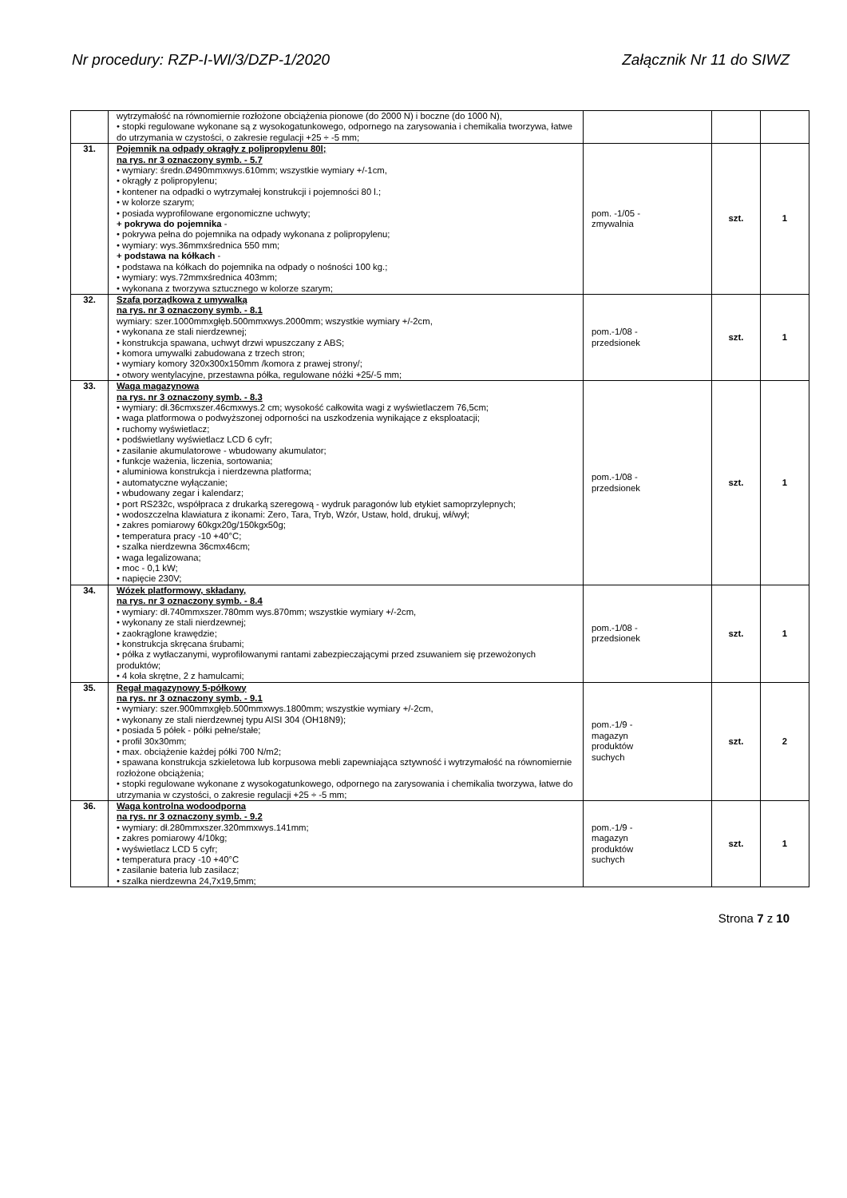Nr procedury: RZP-I-WI/3/DZP-1/2020 Załącznik Nr 11 do SIWZ
| | wytrzymałość na równomiernie rozłożone obciążenia pionowe (do 2000 N) i boczne (do 1000 N), • stopki regulowane wykonane są z wysokogatunkowego, odpornego na zarysowania i chemikalia tworzywa, łatwe do utrzymania w czystości, o zakresie regulacji +25 ÷ -5 mm; | | | |
| 31. | Pojemnik na odpady okrągły z polipropylenu 80l; na rys. nr 3 oznaczony symb. - 5.7 • wymiary: średn.Ø490mmxwys.610mm; wszystkie wymiary +/-1cm, • okrągły z polipropylenu; • kontener na odpadki o wytrzymałej konstrukcji i pojemności 80 l.; • w kolorze szarym; • posiada wyprofilowane ergonomiczne uchwyty; + pokrywa do pojemnika - • pokrywa pełna do pojemnika na odpady wykonana z polipropylenu; • wymiary: wys.36mmxśrednica 550 mm; + podstawa na kółkach - • podstawa na kółkach do pojemnika na odpady o nośności 100 kg.; • wymiary: wys.72mmxśrednica 403mm; • wykonana z tworzywa sztucznego w kolorze szarym; | pom. -1/05 - zmywalnia | szt. | 1 |
| 32. | Szafa porządkowa z umywalką na rys. nr 3 oznaczony symb. - 8.1 wymiary: szer.1000mmxgłęb.500mmxwys.2000mm; wszystkie wymiary +/-2cm, • wykonana ze stali nierdzewnej; • konstrukcja spawana, uchwyt drzwi wpuszczany z ABS; • komora umywalki zabudowana z trzech stron; • wymiary komory 320x300x150mm /komora z prawej strony/; • otwory wentylacyjne, przestawna półka, regulowane nóżki +25/-5 mm; | pom.-1/08 - przedsionek | szt. | 1 |
| 33. | Waga magazynowa na rys. nr 3 oznaczony symb. - 8.3 • wymiary: dł.36cmxszer.46cmxwys.2 cm; wysokość całkowita wagi z wyświetlaczem 76,5cm; • waga platformowa o podwyższonej odporności na uszkodzenia wynikające z eksploatacji; • ruchomy wyświetlacz; • podświetlany wyświetlacz LCD 6 cyfr; • zasilanie akumulatorowe - wbudowany akumulator; • funkcje ważenia, liczenia, sortowania; • aluminiowa konstrukcja i nierdzewna platforma; • automatyczne wyłączanie; • wbudowany zegar i kalendarz; • port RS232c, współpraca z drukarką szeregową - wydruk paragonów lub etykiet samoprzylepnych; • wodoszczelna klawiatura z ikonami: Zero, Tara, Tryb, Wzór, Ustaw, hold, drukuj, wł/wył; • zakres pomiarowy 60kgx20g/150kgx50g; • temperatura pracy -10 +40°C; • szalka nierdzewna 36cmx46cm; • waga legalizowana; • moc - 0,1 kW; • napięcie 230V; | pom.-1/08 - przedsionek | szt. | 1 |
| 34. | Wózek platformowy, składany, na rys. nr 3 oznaczony symb. - 8.4 • wymiary: dł.740mmxszer.780mm wys.870mm; wszystkie wymiary +/-2cm, • wykonany ze stali nierdzewnej; • zaokrąglone krawędzie; • konstrukcja skręcana śrubami; • półka z wytłaczanymi, wyprofilowanymi rantami zabezpieczającymi przed zsuwaniem się przewożonych produktów; • 4 koła skrętne, 2 z hamulcami; | pom.-1/08 - przedsionek | szt. | 1 |
| 35. | Regał magazynowy 5-półkowy na rys. nr 3 oznaczony symb. - 9.1 • wymiary: szer.900mmxgłęb.500mmxwys.1800mm; wszystkie wymiary +/-2cm, • wykonany ze stali nierdzewnej typu AISI 304 (OH18N9); • posiada 5 półek - półki pełne/stałe; • profil 30x30mm; • max. obciążenie każdej półki 700 N/m2; • spawana konstrukcja szkieletowa lub korpusowa mebli zapewniająca sztywność i wytrzymałość na równomiernie rozłożone obciążenia; • stopki regulowane wykonane z wysokogatunkowego, odpornego na zarysowania i chemikalia tworzywa, łatwe do utrzymania w czystości, o zakresie regulacji +25 ÷ -5 mm; | pom.-1/9 - magazyn produktów suchych | szt. | 2 |
| 36. | Waga kontrolna wodoodporna na rys. nr 3 oznaczony symb. - 9.2 • wymiary: dł.280mmxszer.320mmxwys.141mm; • zakres pomiarowy 4/10kg; • wyświetlacz LCD 5 cyfr; • temperatura pracy -10 +40°C • zasilanie bateria lub zasilacz; • szalka nierdzewna 24,7x19,5mm; | pom.-1/9 - magazyn produktów suchych | szt. | 1 |
Strona 7 z 10